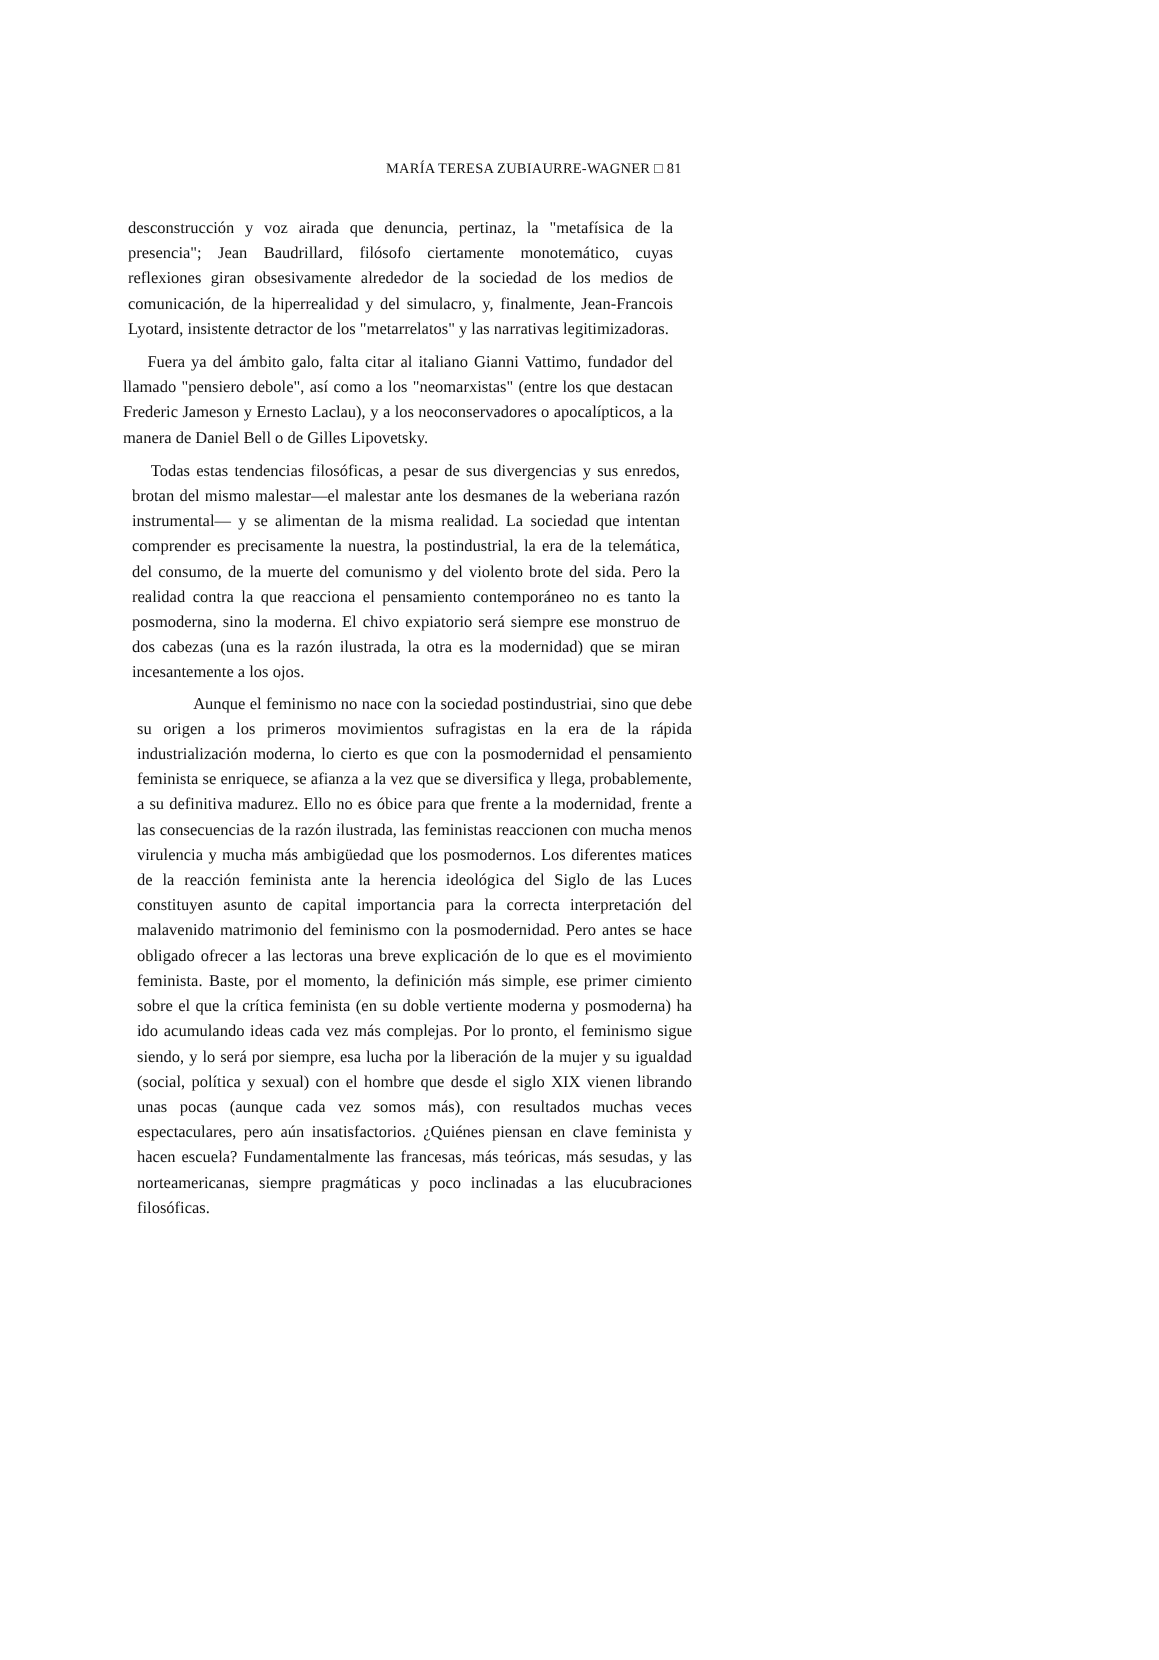MARÍA TERESA ZUBIAURRE-WAGNER □ 81
desconstrucción y voz airada que denuncia, pertinaz, la "metafísica de la presencia"; Jean Baudrillard, filósofo ciertamente monotemático, cuyas reflexiones giran obsesivamente alrededor de la sociedad de los medios de comunicación, de la hiperrealidad y del simulacro, y, finalmente, Jean-Francois Lyotard, insistente detractor de los "metarrelatos" y las narrativas legitimizadoras.
Fuera ya del ámbito galo, falta citar al italiano Gianni Vattimo, fundador del llamado "pensiero debole", así como a los "neomarxistas" (entre los que destacan Frederic Jameson y Ernesto Laclau), y a los neoconservadores o apocalípticos, a la manera de Daniel Bell o de Gilles Lipovetsky.
Todas estas tendencias filosóficas, a pesar de sus divergencias y sus enredos, brotan del mismo malestar—el malestar ante los desmanes de la weberiana razón instrumental— y se alimentan de la misma realidad. La sociedad que intentan comprender es precisamente la nuestra, la postindustrial, la era de la telemática, del consumo, de la muerte del comunismo y del violento brote del sida. Pero la realidad contra la que reacciona el pensamiento contemporáneo no es tanto la posmoderna, sino la moderna. El chivo expiatorio será siempre ese monstruo de dos cabezas (una es la razón ilustrada, la otra es la modernidad) que se miran incesantemente a los ojos.
Aunque el feminismo no nace con la sociedad postindustriai, sino que debe su origen a los primeros movimientos sufragistas en la era de la rápida industrialización moderna, lo cierto es que con la posmodernidad el pensamiento feminista se enriquece, se afianza a la vez que se diversifica y llega, probablemente, a su definitiva madurez. Ello no es óbice para que frente a la modernidad, frente a las consecuencias de la razón ilustrada, las feministas reaccionen con mucha menos virulencia y mucha más ambigüedad que los posmodernos. Los diferentes matices de la reacción feminista ante la herencia ideológica del Siglo de las Luces constituyen asunto de capital importancia para la correcta interpretación del malavenido matrimonio del feminismo con la posmodernidad. Pero antes se hace obligado ofrecer a las lectoras una breve explicación de lo que es el movimiento feminista. Baste, por el momento, la definición más simple, ese primer cimiento sobre el que la crítica feminista (en su doble vertiente moderna y posmoderna) ha ido acumulando ideas cada vez más complejas. Por lo pronto, el feminismo sigue siendo, y lo será por siempre, esa lucha por la liberación de la mujer y su igualdad (social, política y sexual) con el hombre que desde el siglo XIX vienen librando unas pocas (aunque cada vez somos más), con resultados muchas veces espectaculares, pero aún insatisfactorios. ¿Quiénes piensan en clave feminista y hacen escuela? Fundamentalmente las francesas, más teóricas, más sesudas, y las norteamericanas, siempre pragmáticas y poco inclinadas a las elucubraciones filosóficas.